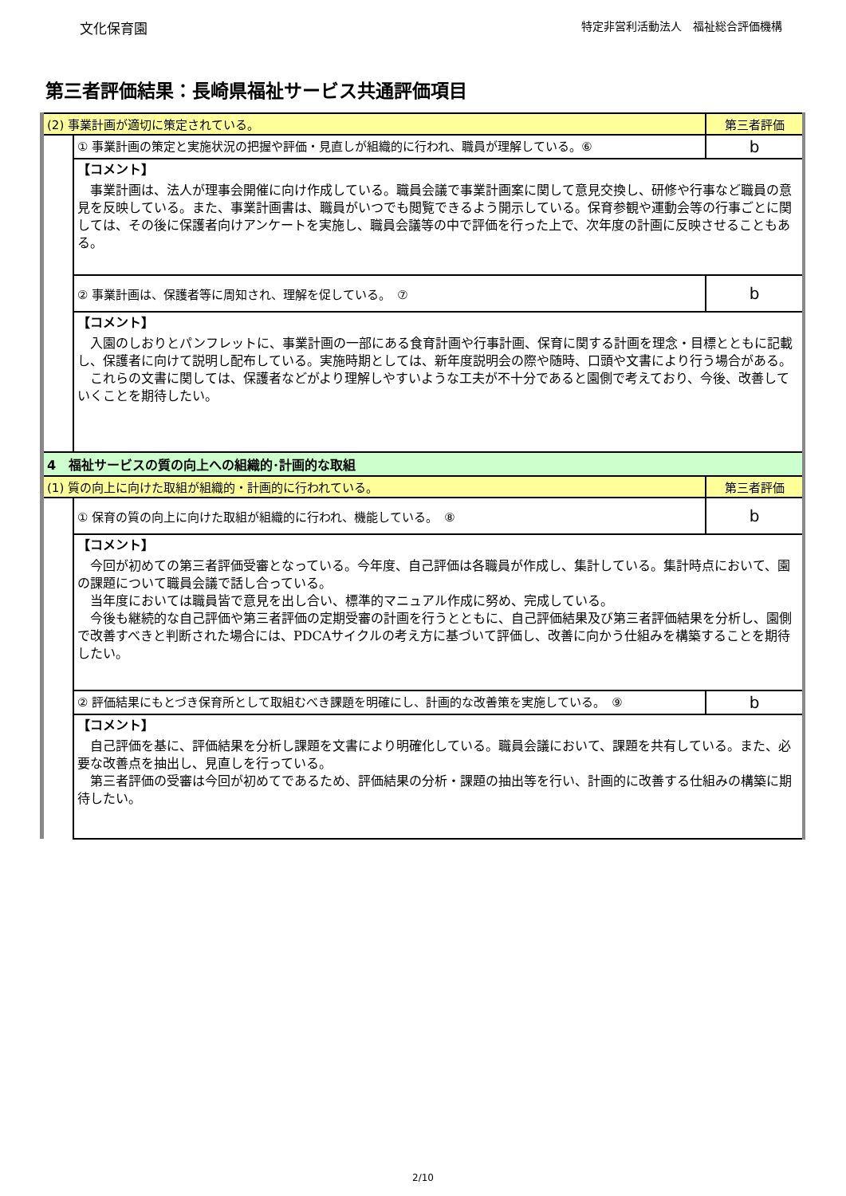文化保育園 特定非営利活動法人　福祉総合評価機構
第三者評価結果：長崎県福祉サービス共通評価項目
| (2) 事業計画が適切に策定されている。 | | 第三者評価 |
| | ① 事業計画の策定と実施状況の把握や評価・見直しが組織的に行われ、職員が理解している。⑥ | b |
| | 【コメント】 事業計画は、法人が理事会開催に向け作成している。職員会議で事業計画案に関して意見交換し、研修や行事など職員の意見を反映している。また、事業計画書は、職員がいつでも閲覧できるよう開示している。保育参観や運動会等の行事ごとに関しては、その後に保護者向けアンケートを実施し、職員会議等の中で評価を行った上で、次年度の計画に反映させることもある。 | |
| | ② 事業計画は、保護者等に周知され、理解を促している。 ⑦ | b |
| | 【コメント】 入園のしおりとパンフレットに、事業計画の一部にある食育計画や行事計画、保育に関する計画を理念・目標とともに記載し、保護者に向けて説明し配布している。実施時期としては、新年度説明会の際や随時、口頭や文書により行う場合がある。 これらの文書に関しては、保護者などがより理解しやすいような工夫が不十分であると園側で考えており、今後、改善していくことを期待したい。 | |
| 4 福祉サービスの質の向上への組織的･計画的な取組 | | |
| (1) 質の向上に向けた取組が組織的・計画的に行われている。 | | 第三者評価 |
| | ① 保育の質の向上に向けた取組が組織的に行われ、機能している。 ⑧ | b |
| | 【コメント】 今回が初めての第三者評価受審となっている。今年度、自己評価は各職員が作成し、集計している。集計時点において、園の課題について職員会議で話し合っている。 当年度においては職員皆で意見を出し合い、標準的マニュアル作成に努め、完成している。 今後も継続的な自己評価や第三者評価の定期受審の計画を行うとともに、自己評価結果及び第三者評価結果を分析し、園側で改善すべきと判断された場合には、PDCAサイクルの考え方に基づいて評価し、改善に向かう仕組みを構築することを期待したい。 | |
| | ② 評価結果にもとづき保育所として取組むべき課題を明確にし、計画的な改善策を実施している。 ⑨ | b |
| | 【コメント】 自己評価を基に、評価結果を分析し課題を文書により明確化している。職員会議において、課題を共有している。また、必要な改善点を抽出し、見直しを行っている。 第三者評価の受審は今回が初めてであるため、評価結果の分析・課題の抽出等を行い、計画的に改善する仕組みの構築に期待したい。 | |
2/10